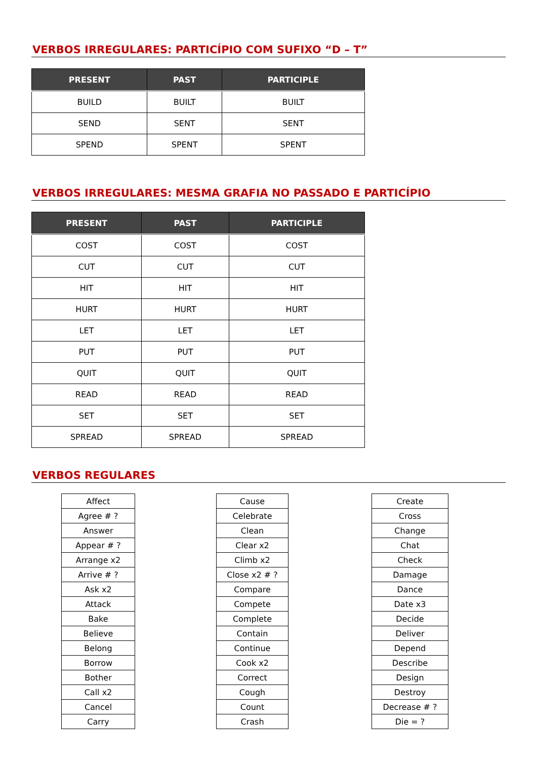VERBOS IRREGULARES: PARTICÍPIO COM SUFIXO “D – T”
| PRESENT | PAST | PARTICIPLE |
| --- | --- | --- |
| BUILD | BUILT | BUILT |
| SEND | SENT | SENT |
| SPEND | SPENT | SPENT |
VERBOS IRREGULARES: MESMA GRAFIA NO PASSADO E PARTICÍPIO
| PRESENT | PAST | PARTICIPLE |
| --- | --- | --- |
| COST | COST | COST |
| CUT | CUT | CUT |
| HIT | HIT | HIT |
| HURT | HURT | HURT |
| LET | LET | LET |
| PUT | PUT | PUT |
| QUIT | QUIT | QUIT |
| READ | READ | READ |
| SET | SET | SET |
| SPREAD | SPREAD | SPREAD |
VERBOS REGULARES
| Affect |
| Agree # ? |
| Answer |
| Appear # ? |
| Arrange x2 |
| Arrive # ? |
| Ask x2 |
| Attack |
| Bake |
| Believe |
| Belong |
| Borrow |
| Bother |
| Call x2 |
| Cancel |
| Carry |
| Cause |
| Celebrate |
| Clean |
| Clear x2 |
| Climb x2 |
| Close x2 # ? |
| Compare |
| Compete |
| Complete |
| Contain |
| Continue |
| Cook x2 |
| Correct |
| Cough |
| Count |
| Crash |
| Create |
| Cross |
| Change |
| Chat |
| Check |
| Damage |
| Dance |
| Date x3 |
| Decide |
| Deliver |
| Depend |
| Describe |
| Design |
| Destroy |
| Decrease # ? |
| Die = ? |